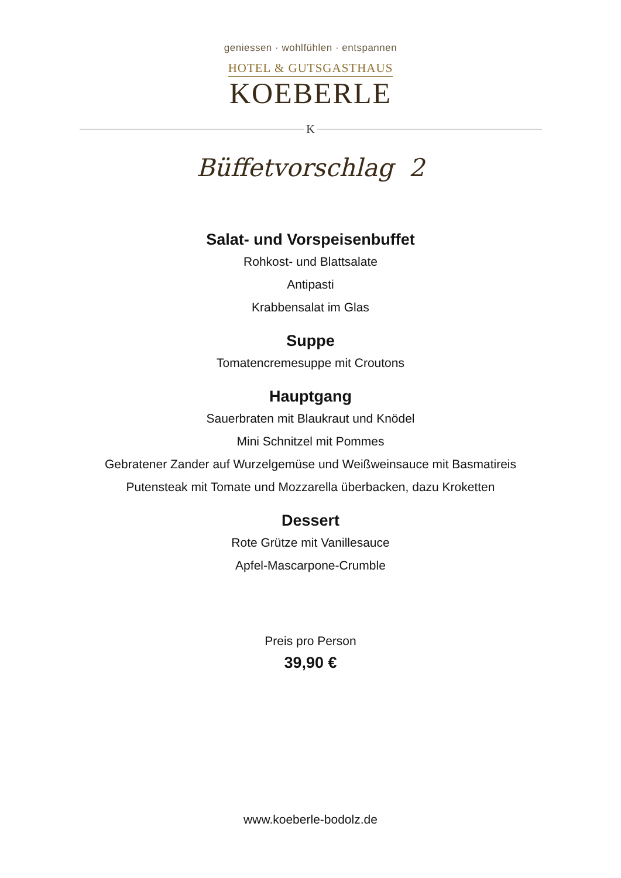geniessen · wohlfühlen · entspannen
HOTEL & GUTSGASTHAUS
KOEBERLE
K
Büffetvorschlag 2
Salat- und Vorspeisenbuffet
Rohkost- und Blattsalate
Antipasti
Krabbensalat im Glas
Suppe
Tomatencremesuppe mit Croutons
Hauptgang
Sauerbraten mit Blaukraut und Knödel
Mini Schnitzel mit Pommes
Gebratener Zander auf Wurzelgemüse und Weißweinsauce mit Basmatireis
Putensteak mit Tomate und Mozzarella überbacken, dazu Kroketten
Dessert
Rote Grütze mit Vanillesauce
Apfel-Mascarpone-Crumble
Preis pro Person
39,90 €
www.koeberle-bodolz.de